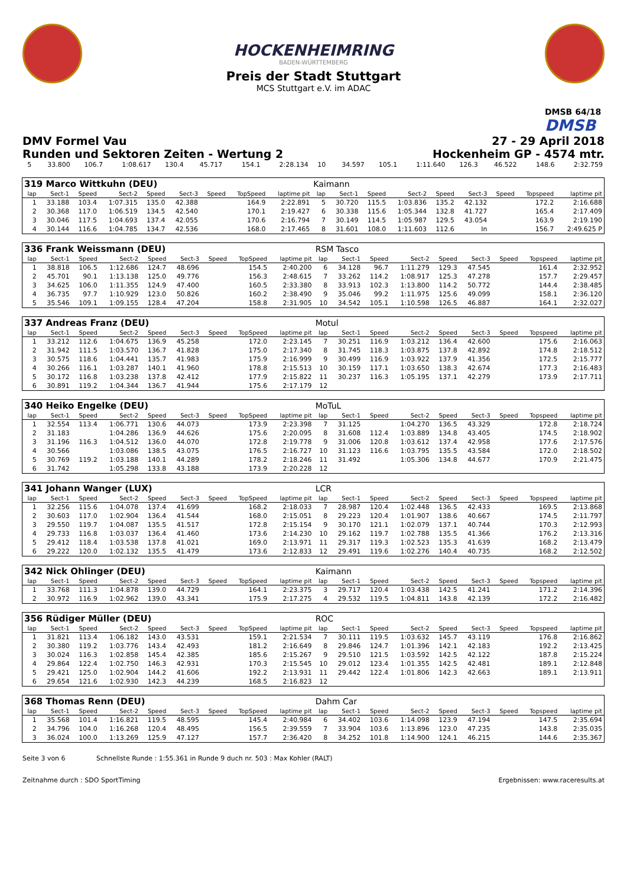HOCKENHEIMRING
BADEN-WÜRTTEMBERG
Preis der Stadt Stuttgart
MCS Stuttgart e.V. im ADAC
DMSB 64/18
DMSB
DMV Formel Vau
Runden und Sektoren Zeiten - Wertung 2
27 - 29 April 2018
Hockenheim GP - 4574 mtr.
| 5 | 33.800 | 106.7 | 1:08.617 | 130.4 | 45.717 | | 154.1 | 2:28.134 | 10 | 34.597 | 105.1 | 1:11.640 | 126.3 | 46.522 | | 148.6 | 2:32.759 |
| 319 Marco Wittkuhn (DEU) | | | | | | | | | Kaimann | | | | | | | | |
| lap | Sect-1 | Speed | Sect-2 | Speed | Sect-3 | Speed | TopSpeed | laptime pit | lap | Sect-1 | Speed | Sect-2 | Speed | Sect-3 | Speed | Topspeed | laptime pit |
| 1 | 33.188 | 103.4 | 1:07.315 | 135.0 | 42.388 | | 164.9 | 2:22.891 | 5 | 30.720 | 115.5 | 1:03.836 | 135.2 | 42.132 | | 172.2 | 2:16.688 |
| 2 | 30.368 | 117.0 | 1:06.519 | 134.5 | 42.540 | | 170.1 | 2:19.427 | 6 | 30.338 | 115.6 | 1:05.344 | 132.8 | 41.727 | | 165.4 | 2:17.409 |
| 3 | 30.046 | 117.5 | 1:04.693 | 137.4 | 42.055 | | 170.6 | 2:16.794 | 7 | 30.149 | 114.5 | 1:05.987 | 129.5 | 43.054 | | 163.9 | 2:19.190 |
| 4 | 30.144 | 116.6 | 1:04.785 | 134.7 | 42.536 | | 168.0 | 2:17.465 | 8 | 31.601 | 108.0 | 1:11.603 | 112.6 | In | | 156.7 | 2:49.625 P |
| 336 Frank Weissmann (DEU) | | | | | | | | | RSM Tasco | | | | | | | | |
| lap | Sect-1 | Speed | Sect-2 | Speed | Sect-3 | Speed | TopSpeed | laptime pit | lap | Sect-1 | Speed | Sect-2 | Speed | Sect-3 | Speed | Topspeed | laptime pit |
| 1 | 38.818 | 106.5 | 1:12.686 | 124.7 | 48.696 | | 154.5 | 2:40.200 | 6 | 34.128 | 96.7 | 1:11.279 | 129.3 | 47.545 | | 161.4 | 2:32.952 |
| 2 | 45.701 | 90.1 | 1:13.138 | 125.0 | 49.776 | | 156.3 | 2:48.615 | 7 | 33.262 | 114.2 | 1:08.917 | 125.3 | 47.278 | | 157.7 | 2:29.457 |
| 3 | 34.625 | 106.0 | 1:11.355 | 124.9 | 47.400 | | 160.5 | 2:33.380 | 8 | 33.913 | 102.3 | 1:13.800 | 114.2 | 50.772 | | 144.4 | 2:38.485 |
| 4 | 36.735 | 97.7 | 1:10.929 | 123.0 | 50.826 | | 160.2 | 2:38.490 | 9 | 35.046 | 99.2 | 1:11.975 | 125.6 | 49.099 | | 158.1 | 2:36.120 |
| 5 | 35.546 | 109.1 | 1:09.155 | 128.4 | 47.204 | | 158.8 | 2:31.905 | 10 | 34.542 | 105.1 | 1:10.598 | 126.5 | 46.887 | | 164.1 | 2:32.027 |
| 337 Andreas Franz (DEU) | | | | | | | | | Motul | | | | | | | | |
| lap | Sect-1 | Speed | Sect-2 | Speed | Sect-3 | Speed | TopSpeed | laptime pit | lap | Sect-1 | Speed | Sect-2 | Speed | Sect-3 | Speed | Topspeed | laptime pit |
| 1 | 33.212 | 112.6 | 1:04.675 | 136.9 | 45.258 | | 172.0 | 2:23.145 | 7 | 30.251 | 116.9 | 1:03.212 | 136.4 | 42.600 | | 175.6 | 2:16.063 |
| 2 | 31.942 | 111.5 | 1:03.570 | 136.7 | 41.828 | | 175.0 | 2:17.340 | 8 | 31.745 | 118.3 | 1:03.875 | 137.8 | 42.892 | | 174.8 | 2:18.512 |
| 3 | 30.575 | 118.6 | 1:04.441 | 135.7 | 41.983 | | 175.9 | 2:16.999 | 9 | 30.499 | 116.9 | 1:03.922 | 137.9 | 41.356 | | 172.5 | 2:15.777 |
| 4 | 30.266 | 116.1 | 1:03.287 | 140.1 | 41.960 | | 178.8 | 2:15.513 | 10 | 30.159 | 117.1 | 1:03.650 | 138.3 | 42.674 | | 177.3 | 2:16.483 |
| 5 | 30.172 | 116.8 | 1:03.238 | 137.8 | 42.412 | | 177.9 | 2:15.822 | 11 | 30.237 | 116.3 | 1:05.195 | 137.1 | 42.279 | | 173.9 | 2:17.711 |
| 6 | 30.891 | 119.2 | 1:04.344 | 136.7 | 41.944 | | 175.6 | 2:17.179 | 12 | | | | | | | | |
| 340 Heiko Engelke (DEU) | | | | | | | | | MoTuL | | | | | | | | |
| lap | Sect-1 | Speed | Sect-2 | Speed | Sect-3 | Speed | TopSpeed | laptime pit | lap | Sect-1 | Speed | Sect-2 | Speed | Sect-3 | Speed | Topspeed | laptime pit |
| 1 | 32.554 | 113.4 | 1:06.771 | 130.6 | 44.073 | | 173.9 | 2:23.398 | 7 | 31.125 | | 1:04.270 | 136.5 | 43.329 | | 172.8 | 2:18.724 |
| 2 | 31.183 | | 1:04.286 | 136.9 | 44.626 | | 175.6 | 2:20.095 | 8 | 31.608 | 112.4 | 1:03.889 | 134.8 | 43.405 | | 174.5 | 2:18.902 |
| 3 | 31.196 | 116.3 | 1:04.512 | 136.0 | 44.070 | | 172.8 | 2:19.778 | 9 | 31.006 | 120.8 | 1:03.612 | 137.4 | 42.958 | | 177.6 | 2:17.576 |
| 4 | 30.566 | | 1:03.086 | 138.5 | 43.075 | | 176.5 | 2:16.727 | 10 | 31.123 | 116.6 | 1:03.795 | 135.5 | 43.584 | | 172.0 | 2:18.502 |
| 5 | 30.769 | 119.2 | 1:03.188 | 140.1 | 44.289 | | 178.2 | 2:18.246 | 11 | 31.492 | | 1:05.306 | 134.8 | 44.677 | | 170.9 | 2:21.475 |
| 6 | 31.742 | | 1:05.298 | 133.8 | 43.188 | | 173.9 | 2:20.228 | 12 | | | | | | | | |
| 341 Johann Wanger (LUX) | | | | | | | | | LCR | | | | | | | | |
| lap | Sect-1 | Speed | Sect-2 | Speed | Sect-3 | Speed | TopSpeed | laptime pit | lap | Sect-1 | Speed | Sect-2 | Speed | Sect-3 | Speed | Topspeed | laptime pit |
| 1 | 32.256 | 115.6 | 1:04.078 | 137.4 | 41.699 | | 168.2 | 2:18.033 | 7 | 28.987 | 120.4 | 1:02.448 | 136.5 | 42.433 | | 169.5 | 2:13.868 |
| 2 | 30.603 | 117.0 | 1:02.904 | 136.4 | 41.544 | | 168.0 | 2:15.051 | 8 | 29.223 | 120.4 | 1:01.907 | 138.6 | 40.667 | | 174.5 | 2:11.797 |
| 3 | 29.550 | 119.7 | 1:04.087 | 135.5 | 41.517 | | 172.8 | 2:15.154 | 9 | 30.170 | 121.1 | 1:02.079 | 137.1 | 40.744 | | 170.3 | 2:12.993 |
| 4 | 29.733 | 116.8 | 1:03.037 | 136.4 | 41.460 | | 173.6 | 2:14.230 | 10 | 29.162 | 119.7 | 1:02.788 | 135.5 | 41.366 | | 176.2 | 2:13.316 |
| 5 | 29.412 | 118.4 | 1:03.538 | 137.8 | 41.021 | | 169.0 | 2:13.971 | 11 | 29.317 | 119.3 | 1:02.523 | 135.3 | 41.639 | | 168.2 | 2:13.479 |
| 6 | 29.222 | 120.0 | 1:02.132 | 135.5 | 41.479 | | 173.6 | 2:12.833 | 12 | 29.491 | 119.6 | 1:02.276 | 140.4 | 40.735 | | 168.2 | 2:12.502 |
| 342 Nick Ohlinger (DEU) | | | | | | | | | Kaimann | | | | | | | | |
| lap | Sect-1 | Speed | Sect-2 | Speed | Sect-3 | Speed | TopSpeed | laptime pit | lap | Sect-1 | Speed | Sect-2 | Speed | Sect-3 | Speed | Topspeed | laptime pit |
| 1 | 33.768 | 111.3 | 1:04.878 | 139.0 | 44.729 | | 164.1 | 2:23.375 | 3 | 29.717 | 120.4 | 1:03.438 | 142.5 | 41.241 | | 171.2 | 2:14.396 |
| 2 | 30.972 | 116.9 | 1:02.962 | 139.0 | 43.341 | | 175.9 | 2:17.275 | 4 | 29.532 | 119.5 | 1:04.811 | 143.8 | 42.139 | | 172.2 | 2:16.482 |
| 356 Rüdiger Müller (DEU) | | | | | | | | | ROC | | | | | | | | |
| lap | Sect-1 | Speed | Sect-2 | Speed | Sect-3 | Speed | TopSpeed | laptime pit | lap | Sect-1 | Speed | Sect-2 | Speed | Sect-3 | Speed | Topspeed | laptime pit |
| 1 | 31.821 | 113.4 | 1:06.182 | 143.0 | 43.531 | | 159.1 | 2:21.534 | 7 | 30.111 | 119.5 | 1:03.632 | 145.7 | 43.119 | | 176.8 | 2:16.862 |
| 2 | 30.380 | 119.2 | 1:03.776 | 143.4 | 42.493 | | 181.2 | 2:16.649 | 8 | 29.846 | 124.7 | 1:01.396 | 142.1 | 42.183 | | 192.2 | 2:13.425 |
| 3 | 30.024 | 116.3 | 1:02.858 | 145.4 | 42.385 | | 185.6 | 2:15.267 | 9 | 29.510 | 121.5 | 1:03.592 | 142.5 | 42.122 | | 187.8 | 2:15.224 |
| 4 | 29.864 | 122.4 | 1:02.750 | 146.3 | 42.931 | | 170.3 | 2:15.545 | 10 | 29.012 | 123.4 | 1:01.355 | 142.5 | 42.481 | | 189.1 | 2:12.848 |
| 5 | 29.421 | 125.0 | 1:02.904 | 144.2 | 41.606 | | 192.2 | 2:13.931 | 11 | 29.442 | 122.4 | 1:01.806 | 142.3 | 42.663 | | 189.1 | 2:13.911 |
| 6 | 29.654 | 121.6 | 1:02.930 | 142.3 | 44.239 | | 168.5 | 2:16.823 | 12 | | | | | | | | |
| 368 Thomas Renn (DEU) | | | | | | | | | Dahm Car | | | | | | | | |
| lap | Sect-1 | Speed | Sect-2 | Speed | Sect-3 | Speed | TopSpeed | laptime pit | lap | Sect-1 | Speed | Sect-2 | Speed | Sect-3 | Speed | Topspeed | laptime pit |
| 1 | 35.568 | 101.4 | 1:16.821 | 119.5 | 48.595 | | 145.4 | 2:40.984 | 6 | 34.402 | 103.6 | 1:14.098 | 123.9 | 47.194 | | 147.5 | 2:35.694 |
| 2 | 34.796 | 104.0 | 1:16.268 | 120.4 | 48.495 | | 156.5 | 2:39.559 | 7 | 33.904 | 103.6 | 1:13.896 | 123.0 | 47.235 | | 143.8 | 2:35.035 |
| 3 | 36.024 | 100.0 | 1:13.269 | 125.9 | 47.127 | | 157.7 | 2:36.420 | 8 | 34.252 | 101.8 | 1:14.900 | 124.1 | 46.215 | | 144.6 | 2:35.367 |
Seite 3 von 6 Schnellste Runde : 1:55.361 in Runde 9 duch nr. 503 : Max Kohler (RALT)
Zeitnahme durch : SDO SportTiming Ergebnissen: www.raceresults.at